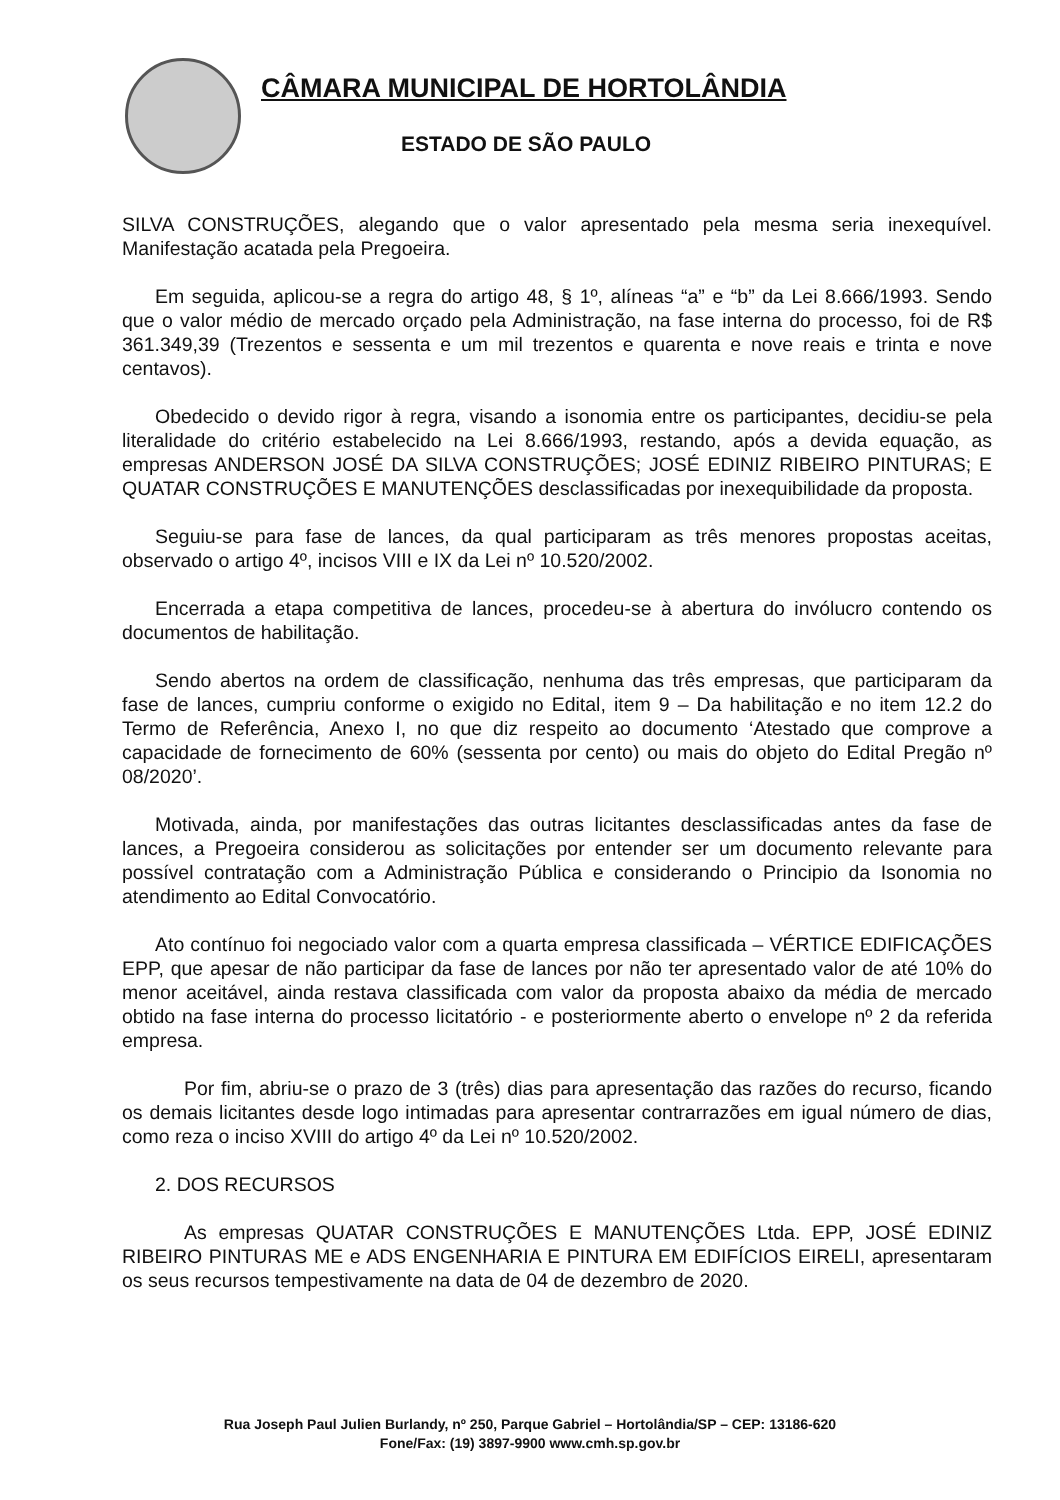CÂMARA MUNICIPAL DE HORTOLÂNDIA
ESTADO DE SÃO PAULO
SILVA CONSTRUÇÕES, alegando que o valor apresentado pela mesma seria inexequível. Manifestação acatada pela Pregoeira.
Em seguida, aplicou-se a regra do artigo 48, § 1º, alíneas “a” e “b” da Lei 8.666/1993. Sendo que o valor médio de mercado orçado pela Administração, na fase interna do processo, foi de R$ 361.349,39 (Trezentos e sessenta e um mil trezentos e quarenta e nove reais e trinta e nove centavos).
Obedecido o devido rigor à regra, visando a isonomia entre os participantes, decidiu-se pela literalidade do critério estabelecido na Lei 8.666/1993, restando, após a devida equação, as empresas ANDERSON JOSÉ DA SILVA CONSTRUÇÕES; JOSÉ EDINIZ RIBEIRO PINTURAS; E QUATAR CONSTRUÇÕES E MANUTENÇÕES desclassificadas por inexequibilidade da proposta.
Seguiu-se para fase de lances, da qual participaram as três menores propostas aceitas, observado o artigo 4º, incisos VIII e IX da Lei nº 10.520/2002.
Encerrada a etapa competitiva de lances, procedeu-se à abertura do invólucro contendo os documentos de habilitação.
Sendo abertos na ordem de classificação, nenhuma das três empresas, que participaram da fase de lances, cumpriu conforme o exigido no Edital, item 9 – Da habilitação e no item 12.2 do Termo de Referência, Anexo I, no que diz respeito ao documento ‘Atestado que comprove a capacidade de fornecimento de 60% (sessenta por cento) ou mais do objeto do Edital Pregão nº 08/2020’.
Motivada, ainda, por manifestações das outras licitantes desclassificadas antes da fase de lances, a Pregoeira considerou as solicitações por entender ser um documento relevante para possível contratação com a Administração Pública e considerando o Principio da Isonomia no atendimento ao Edital Convocatório.
Ato contínuo foi negociado valor com a quarta empresa classificada – VÉRTICE EDIFICAÇÕES EPP, que apesar de não participar da fase de lances por não ter apresentado valor de até 10% do menor aceitável, ainda restava classificada com valor da proposta abaixo da média de mercado obtido na fase interna do processo licitatório - e posteriormente aberto o envelope nº 2 da referida empresa.
Por fim, abriu-se o prazo de 3 (três) dias para apresentação das razões do recurso, ficando os demais licitantes desde logo intimadas para apresentar contrarrazões em igual número de dias, como reza o inciso XVIII do artigo 4º da Lei nº 10.520/2002.
2. DOS RECURSOS
As empresas QUATAR CONSTRUÇÕES E MANUTENÇÕES Ltda. EPP, JOSÉ EDINIZ RIBEIRO PINTURAS ME e ADS ENGENHARIA E PINTURA EM EDIFÍCIOS EIRELI, apresentaram os seus recursos tempestivamente na data de 04 de dezembro de 2020.
Rua Joseph Paul Julien Burlandy, nº 250, Parque Gabriel – Hortolândia/SP – CEP: 13186-620
Fone/Fax: (19) 3897-9900 www.cmh.sp.gov.br